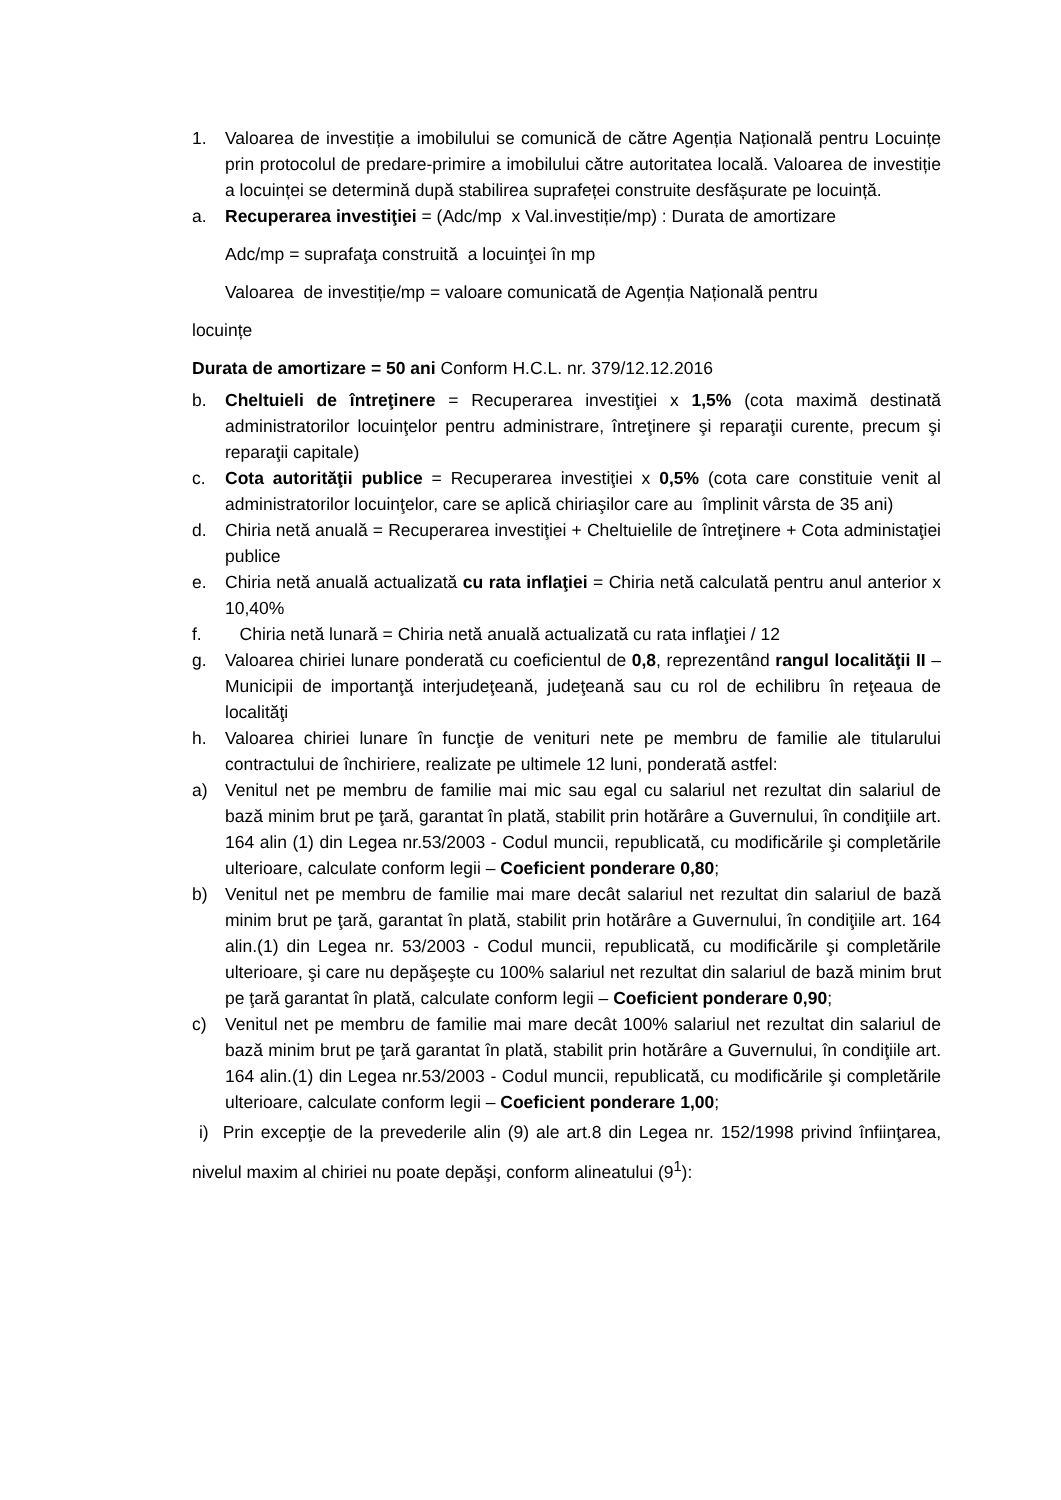1. Valoarea de investiție a imobilului se comunică de către Agenția Națională pentru Locuințe prin protocolul de predare-primire a imobilului către autoritatea locală. Valoarea de investiție a locuinței se determină după stabilirea suprafeței construite desfășurate pe locuință.
a. Recuperarea investiţiei = (Adc/mp x Val.investiție/mp) : Durata de amortizare
Adc/mp = suprafaţa construită a locuinţei în mp
Valoarea de investiție/mp = valoare comunicată de Agenția Națională pentru
locuințe
Durata de amortizare = 50 ani Conform H.C.L. nr. 379/12.12.2016
b. Cheltuieli de întreţinere = Recuperarea investiţiei x 1,5% (cota maximă destinată administratorilor locuinţelor pentru administrare, întreţinere şi reparaţii curente, precum şi reparaţii capitale)
c. Cota autorităţii publice = Recuperarea investiţiei x 0,5% (cota care constituie venit al administratorilor locuinţelor, care se aplică chiriaşilor care au împlinit vârsta de 35 ani)
d. Chiria netă anuală = Recuperarea investiţiei + Cheltuielile de întreţinere + Cota administaţiei publice
e. Chiria netă anuală actualizată cu rata inflaţiei = Chiria netă calculată pentru anul anterior x 10,40%
f. Chiria netă lunară = Chiria netă anuală actualizată cu rata inflaţiei / 12
g. Valoarea chiriei lunare ponderată cu coeficientul de 0,8, reprezentând rangul localităţii II – Municipii de importanţă interjudeţeană, judeţeană sau cu rol de echilibru în reţeaua de localităţi
h. Valoarea chiriei lunare în funcţie de venituri nete pe membru de familie ale titularului contractului de închiriere, realizate pe ultimele 12 luni, ponderată astfel:
a) Venitul net pe membru de familie mai mic sau egal cu salariul net rezultat din salariul de bază minim brut pe ţară, garantat în plată, stabilit prin hotărâre a Guvernului, în condiţiile art. 164 alin (1) din Legea nr.53/2003 - Codul muncii, republicată, cu modificările şi completările ulterioare, calculate conform legii – Coeficient ponderare 0,80;
b) Venitul net pe membru de familie mai mare decât salariul net rezultat din salariul de bază minim brut pe ţară, garantat în plată, stabilit prin hotărâre a Guvernului, în condiţiile art. 164 alin.(1) din Legea nr. 53/2003 - Codul muncii, republicată, cu modificările şi completările ulterioare, şi care nu depăşeşte cu 100% salariul net rezultat din salariul de bază minim brut pe ţară garantat în plată, calculate conform legii – Coeficient ponderare 0,90;
c) Venitul net pe membru de familie mai mare decât 100% salariul net rezultat din salariul de bază minim brut pe ţară garantat în plată, stabilit prin hotărâre a Guvernului, în condiţiile art. 164 alin.(1) din Legea nr.53/2003 - Codul muncii, republicată, cu modificările şi completările ulterioare, calculate conform legii – Coeficient ponderare 1,00;
i) Prin excepţie de la prevederile alin (9) ale art.8 din Legea nr. 152/1998 privind înfiinţarea, nivelul maxim al chiriei nu poate depăşi, conform alineatului (9<sup>1</sup>):